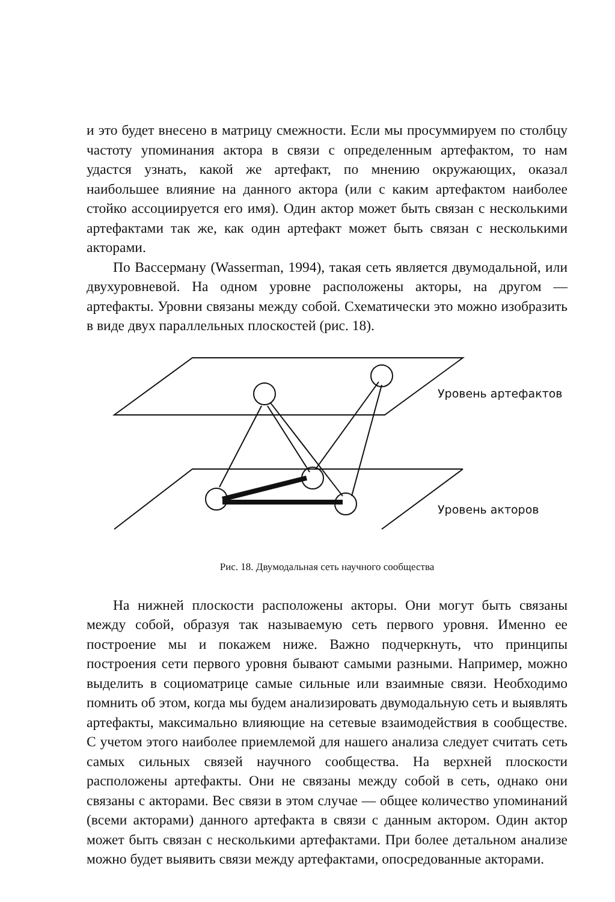и это будет внесено в матрицу смежности. Если мы просуммируем по столбцу частоту упоминания актора в связи с определенным артефактом, то нам удастся узнать, какой же артефакт, по мнению окружающих, оказал наибольшее влияние на данного актора (или с каким артефактом наиболее стойко ассоциируется его имя). Один актор может быть связан с несколькими артефактами так же, как один артефакт может быть связан с несколькими акторами.
По Вассерману (Wasserman, 1994), такая сеть является двумодальной, или двухуровневой. На одном уровне расположены акторы, на другом — артефакты. Уровни связаны между собой. Схематически это можно изобразить в виде двух параллельных плоскостей (рис. 18).
Уровень артефактов
Уровень акторов
Рис. 18. Двумодальная сеть научного сообщества
На нижней плоскости расположены акторы. Они могут быть связаны между собой, образуя так называемую сеть первого уровня. Именно ее построение мы и покажем ниже. Важно подчеркнуть, что принципы построения сети первого уровня бывают самыми разными. Например, можно выделить в социоматрице самые сильные или взаимные связи. Необходимо помнить об этом, когда мы будем анализировать двумодальную сеть и выявлять артефакты, максимально влияющие на сетевые взаимодействия в сообществе. С учетом этого наиболее приемлемой для нашего анализа следует считать сеть самых сильных связей научного сообщества. На верхней плоскости расположены артефакты. Они не связаны между собой в сеть, однако они связаны с акторами. Вес связи в этом случае — общее количество упоминаний (всеми акторами) данного артефакта в связи с данным актором. Один актор может быть связан с несколькими артефактами. При более детальном анализе можно будет выявить связи между артефактами, опосредованные акторами.